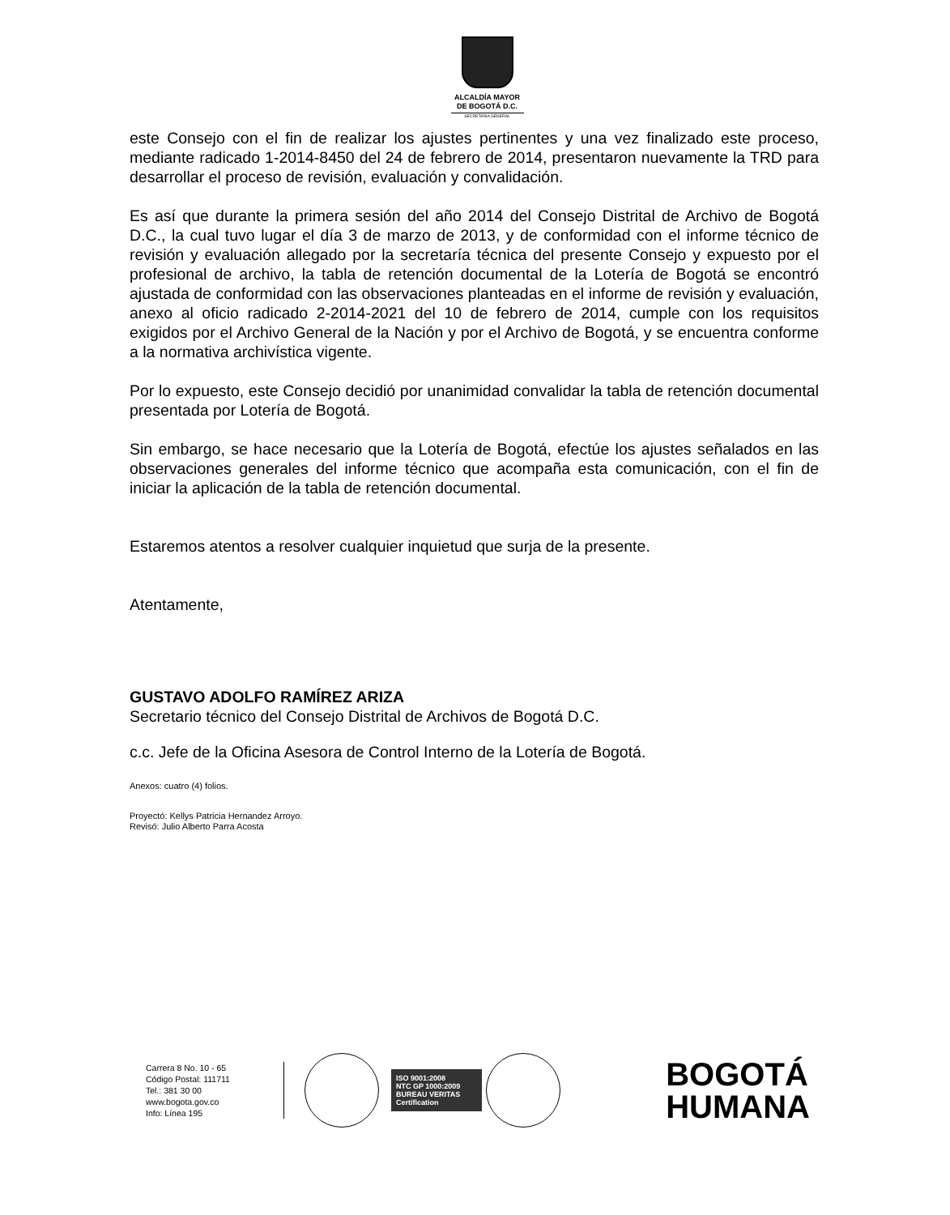ALCALDÍA MAYOR
DE BOGOTÁ D.C.
SECRETARIA GENERAL
este Consejo con el fin de realizar los ajustes pertinentes y una vez finalizado este proceso, mediante radicado 1-2014-8450 del 24 de febrero de 2014, presentaron nuevamente la TRD para desarrollar el proceso de revisión, evaluación y convalidación.
Es así que durante la primera sesión del año 2014 del Consejo Distrital de Archivo de Bogotá D.C., la cual tuvo lugar el día 3 de marzo de 2013, y de conformidad con el informe técnico de revisión y evaluación allegado por la secretaría técnica del presente Consejo y expuesto por el profesional de archivo, la tabla de retención documental de la Lotería de Bogotá se encontró ajustada de conformidad con las observaciones planteadas en el informe de revisión y evaluación, anexo al oficio radicado 2-2014-2021 del 10 de febrero de 2014, cumple con los requisitos exigidos por el Archivo General de la Nación y por el Archivo de Bogotá, y se encuentra conforme a la normativa archivística vigente.
Por lo expuesto, este Consejo decidió por unanimidad convalidar la tabla de retención documental presentada por Lotería de Bogotá.
Sin embargo, se hace necesario que la Lotería de Bogotá, efectúe los ajustes señalados en las observaciones generales del informe técnico que acompaña esta comunicación, con el fin de iniciar la aplicación de la tabla de retención documental.
Estaremos atentos a resolver cualquier inquietud que surja de la presente.
Atentamente,
GUSTAVO ADOLFO RAMÍREZ ARIZA
Secretario técnico del Consejo Distrital de Archivos de Bogotá D.C.
c.c. Jefe de la Oficina Asesora de Control Interno de la Lotería de Bogotá.
Anexos: cuatro (4) folios.
Proyectó: Kellys Patricia Hernandez Arroyo.
Revisó: Julio Alberto Parra Acosta
Carrera 8 No. 10 - 65
Código Postal: 111711
Tel.: 381 30 00
www.bogota.gov.co
Info: Línea 195
ISO 9001:2008
NTC GP 1000:2009
BUREAU VERITAS
Certification
BOGOTÁ
HUMANA